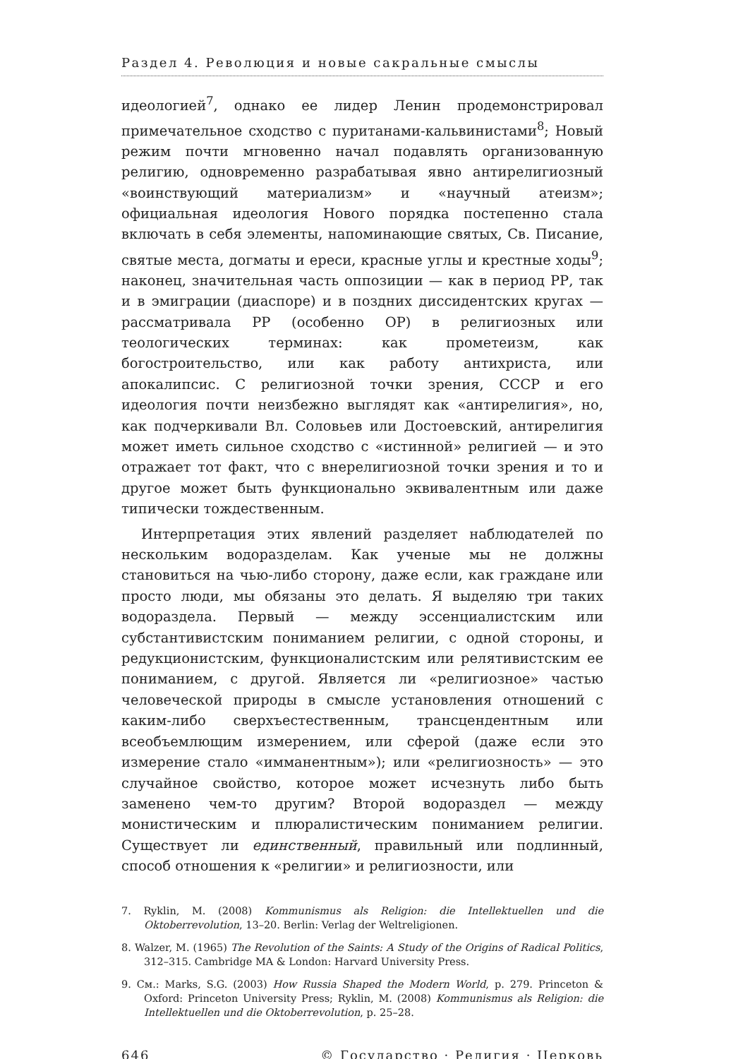Раздел 4. Революция и новые сакральные смыслы
идеологией<sup>7</sup>, однако ее лидер Ленин продемонстрировал примечательное сходство с пуританами-кальвинистами<sup>8</sup>; Новый режим почти мгновенно начал подавлять организованную религию, одновременно разрабатывая явно антирелигиозный «воинствующий материализм» и «научный атеизм»; официальная идеология Нового порядка постепенно стала включать в себя элементы, напоминающие святых, Св. Писание, святые места, догматы и ереси, красные углы и крестные ходы<sup>9</sup>; наконец, значительная часть оппозиции — как в период РР, так и в эмиграции (диаспоре) и в поздних диссидентских кругах — рассматривала РР (особенно ОР) в религиозных или теологических терминах: как прометеизм, как богостроительство, или как работу антихриста, или апокалипсис. С религиозной точки зрения, СССР и его идеология почти неизбежно выглядят как «антирелигия», но, как подчеркивали Вл. Соловьев или Достоевский, антирелигия может иметь сильное сходство с «истинной» религией — и это отражает тот факт, что с внерелигиозной точки зрения и то и другое может быть функционально эквивалентным или даже типически тождественным.
Интерпретация этих явлений разделяет наблюдателей по нескольким водоразделам. Как ученые мы не должны становиться на чью-либо сторону, даже если, как граждане или просто люди, мы обязаны это делать. Я выделяю три таких водораздела. Первый — между эссенциалистским или субстантивистским пониманием религии, с одной стороны, и редукционистским, функционалистским или релятивистским ее пониманием, с другой. Является ли «религиозное» частью человеческой природы в смысле установления отношений с каким-либо сверхъестественным, трансцендентным или всеобъемлющим измерением, или сферой (даже если это измерение стало «имманентным»); или «религиозность» — это случайное свойство, которое может исчезнуть либо быть заменено чем-то другим? Второй водораздел — между монистическим и плюралистическим пониманием религии. Существует ли единственный, правильный или подлинный, способ отношения к «религии» и религиозности, или
7. Ryklin, M. (2008) Kommunismus als Religion: die Intellektuellen und die Oktoberrevolution, 13–20. Berlin: Verlag der Weltreligionen.
8. Walzer, M. (1965) The Revolution of the Saints: A Study of the Origins of Radical Politics, 312–315. Cambridge MA & London: Harvard University Press.
9. См.: Marks, S.G. (2003) How Russia Shaped the Modern World, p. 279. Princeton & Oxford: Princeton University Press; Ryklin, M. (2008) Kommunismus als Religion: die Intellektuellen und die Oktoberrevolution, p. 25–28.
646 © Государство · Религия · Церковь